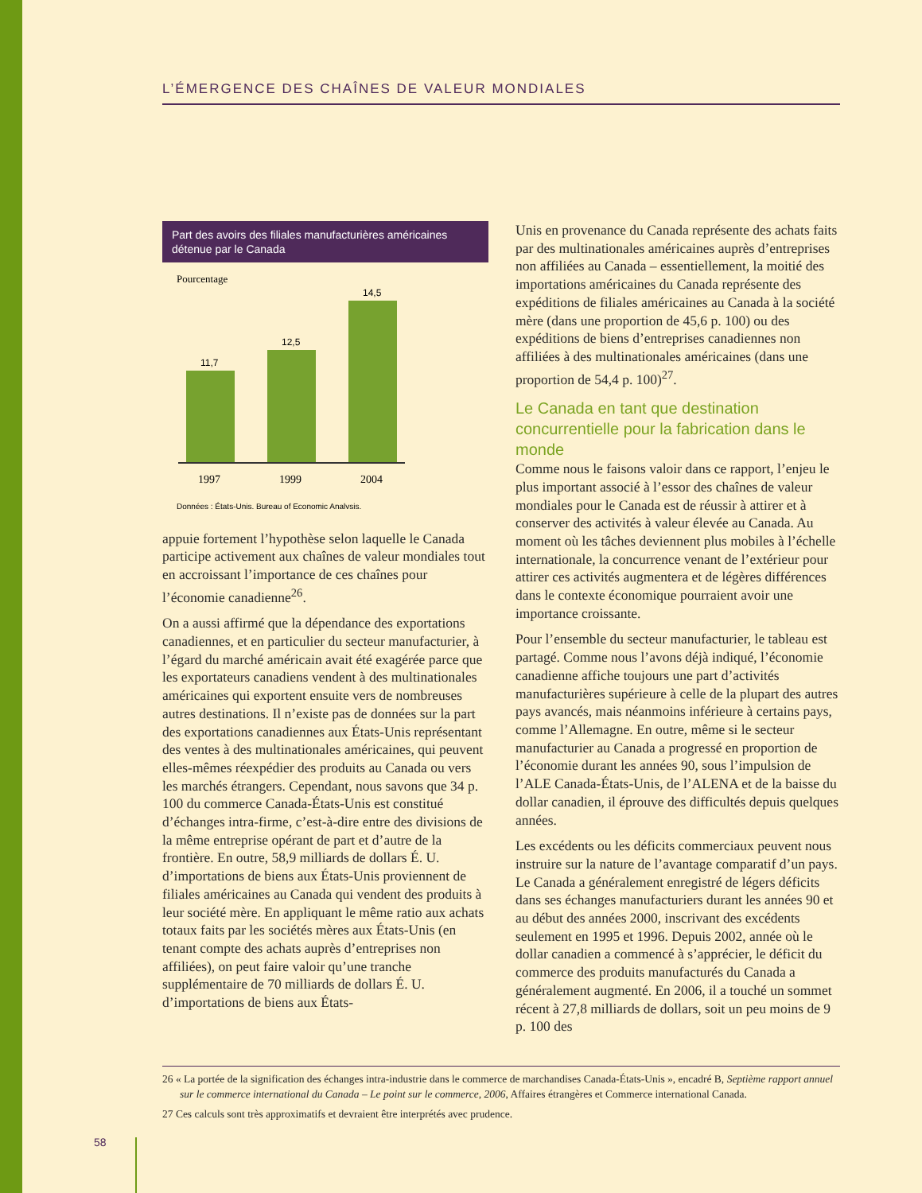L’ÉMERGENCE DES CHAÎNES DE VALEUR MONDIALES
Part des avoirs des filiales manufacturières américaines détenue par le Canada
Pourcentage
11,7
12,5
14,5
1997
1999
2004
Données : États-Unis, Bureau of Economic Analysis.
appuie fortement l’hypothèse selon laquelle le Canada participe activement aux chaînes de valeur mondiales tout en accroissant l’importance de ces chaînes pour l’économie canadienne<sup>26</sup>.
On a aussi affirmé que la dépendance des exportations canadiennes, et en particulier du secteur manufacturier, à l’égard du marché américain avait été exagérée parce que les exportateurs canadiens vendent à des multinationales américaines qui exportent ensuite vers de nombreuses autres destinations. Il n’existe pas de données sur la part des exportations canadiennes aux États-Unis représentant des ventes à des multinationales américaines, qui peuvent elles-mêmes réexpédier des produits au Canada ou vers les marchés étrangers. Cependant, nous savons que 34 p. 100 du commerce Canada-États-Unis est constitué d’échanges intra-firme, c’est-à-dire entre des divisions de la même entreprise opérant de part et d’autre de la frontière. En outre, 58,9 milliards de dollars É. U. d’importations de biens aux États-Unis proviennent de filiales américaines au Canada qui vendent des produits à leur société mère. En appliquant le même ratio aux achats totaux faits par les sociétés mères aux États-Unis (en tenant compte des achats auprès d’entreprises non affiliées), on peut faire valoir qu’une tranche supplémentaire de 70 milliards de dollars É. U. d’importations de biens aux États-
Unis en provenance du Canada représente des achats faits par des multinationales américaines auprès d’entreprises non affiliées au Canada – essentiellement, la moitié des importations américaines du Canada représente des expéditions de filiales américaines au Canada à la société mère (dans une proportion de 45,6 p. 100) ou des expéditions de biens d’entreprises canadiennes non affiliées à des multinationales américaines (dans une proportion de 54,4 p. 100)<sup>27</sup>.
Le Canada en tant que destination concurrentielle pour la fabrication dans le monde
Comme nous le faisons valoir dans ce rapport, l’enjeu le plus important associé à l’essor des chaînes de valeur mondiales pour le Canada est de réussir à attirer et à conserver des activités à valeur élevée au Canada. Au moment où les tâches deviennent plus mobiles à l’échelle internationale, la concurrence venant de l’extérieur pour attirer ces activités augmentera et de légères différences dans le contexte économique pourraient avoir une importance croissante.
Pour l’ensemble du secteur manufacturier, le tableau est partagé. Comme nous l’avons déjà indiqué, l’économie canadienne affiche toujours une part d’activités manufacturières supérieure à celle de la plupart des autres pays avancés, mais néanmoins inférieure à certains pays, comme l’Allemagne. En outre, même si le secteur manufacturier au Canada a progressé en proportion de l’économie durant les années 90, sous l’impulsion de l’ALE Canada-États-Unis, de l’ALENA et de la baisse du dollar canadien, il éprouve des difficultés depuis quelques années.
Les excédents ou les déficits commerciaux peuvent nous instruire sur la nature de l’avantage comparatif d’un pays. Le Canada a généralement enregistré de légers déficits dans ses échanges manufacturiers durant les années 90 et au début des années 2000, inscrivant des excédents seulement en 1995 et 1996. Depuis 2002, année où le dollar canadien a commencé à s’apprécier, le déficit du commerce des produits manufacturés du Canada a généralement augmenté. En 2006, il a touché un sommet récent à 27,8 milliards de dollars, soit un peu moins de 9 p. 100 des
26 « La portée de la signification des échanges intra-industrie dans le commerce de marchandises Canada-États-Unis », encadré B, Septième rapport annuel sur le commerce international du Canada – Le point sur le commerce, 2006, Affaires étrangères et Commerce international Canada.
27 Ces calculs sont très approximatifs et devraient être interprétés avec prudence.
58